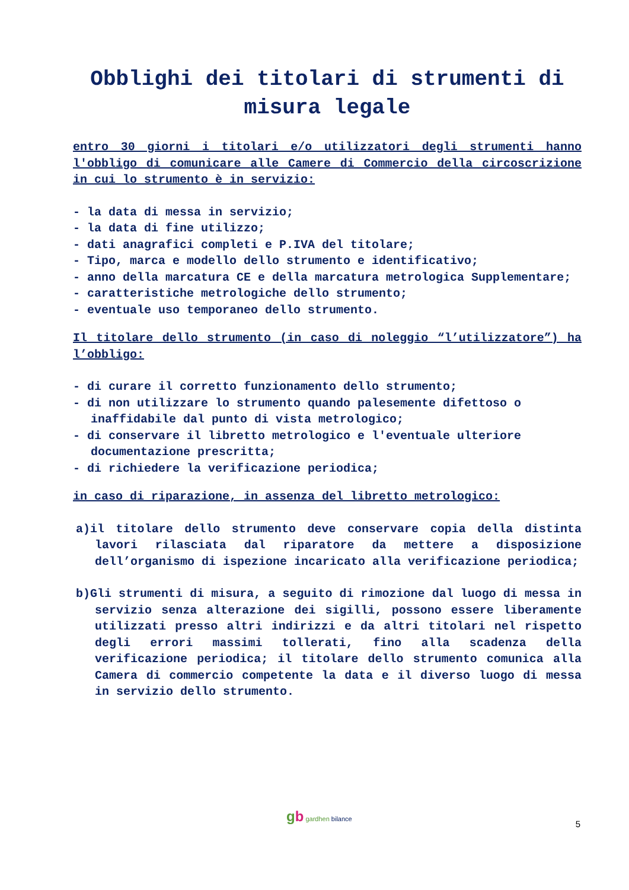Obblighi dei titolari di strumenti di misura legale
entro 30 giorni i titolari e/o utilizzatori degli strumenti hanno l'obbligo di comunicare alle Camere di Commercio della circoscrizione in cui lo strumento è in servizio:
- la data di messa in servizio;
- la data di fine utilizzo;
- dati anagrafici completi e P.IVA del titolare;
- Tipo, marca e modello dello strumento e identificativo;
- anno della marcatura CE e della marcatura metrologica Supplementare;
- caratteristiche metrologiche dello strumento;
- eventuale uso temporaneo dello strumento.
Il titolare dello strumento (in caso di noleggio “l’utilizzatore”) ha l’obbligo:
- di curare il corretto funzionamento dello strumento;
- di non utilizzare lo strumento quando palesemente difettoso o inaffidabile dal punto di vista metrologico;
- di conservare il libretto metrologico e l'eventuale ulteriore documentazione prescritta;
- di richiedere la verificazione periodica;
in caso di riparazione, in assenza del libretto metrologico:
a)il titolare dello strumento deve conservare copia della distinta lavori rilasciata dal riparatore da mettere a disposizione dell’organismo di ispezione incaricato alla verificazione periodica;
b)Gli strumenti di misura, a seguito di rimozione dal luogo di messa in servizio senza alterazione dei sigilli, possono essere liberamente utilizzati presso altri indirizzi e da altri titolari nel rispetto degli errori massimi tollerati, fino alla scadenza della verificazione periodica; il titolare dello strumento comunica alla Camera di commercio competente la data e il diverso luogo di messa in servizio dello strumento.
gb gardhen bilance
5